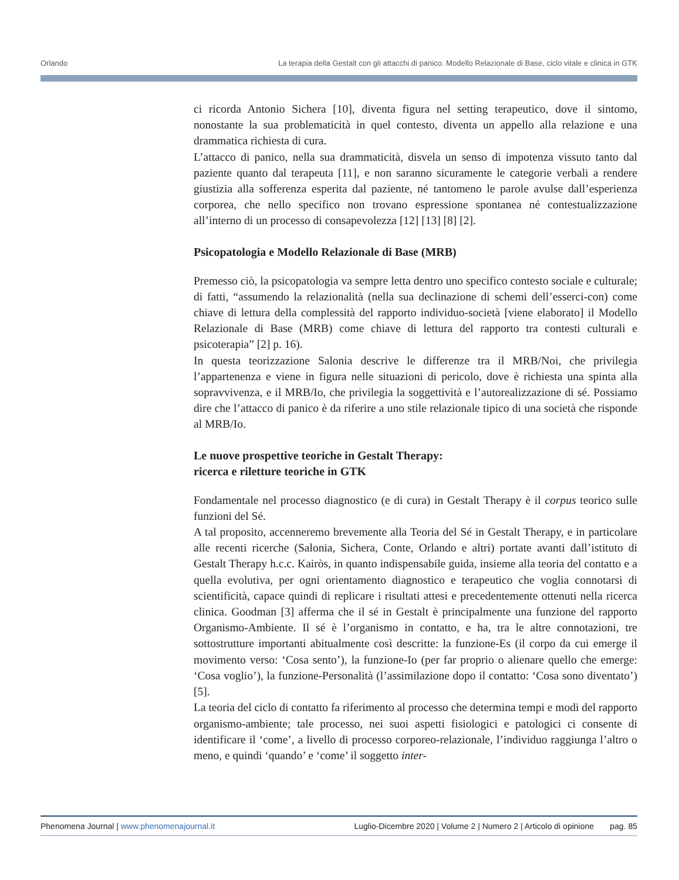Orlando La terapia della Gestalt con gli attacchi di panico. Modello Relazionale di Base, ciclo vitale e clinica in GTK
ci ricorda Antonio Sichera [10], diventa figura nel setting terapeutico, dove il sintomo, nonostante la sua problematicità in quel contesto, diventa un appello alla relazione e una drammatica richiesta di cura.
L’attacco di panico, nella sua drammaticità, disvela un senso di impotenza vissuto tanto dal paziente quanto dal terapeuta [11], e non saranno sicuramente le categorie verbali a rendere giustizia alla sofferenza esperita dal paziente, né tantomeno le parole avulse dall’esperienza corporea, che nello specifico non trovano espressione spontanea né contestualizzazione all’interno di un processo di consapevolezza [12] [13] [8] [2].
Psicopatologia e Modello Relazionale di Base (MRB)
Premesso ciò, la psicopatologia va sempre letta dentro uno specifico contesto sociale e culturale; di fatti, “assumendo la relazionalità (nella sua declinazione di schemi dell’esserci-con) come chiave di lettura della complessità del rapporto individuo-società [viene elaborato] il Modello Relazionale di Base (MRB) come chiave di lettura del rapporto tra contesti culturali e psicoterapia” [2] p. 16).
In questa teorizzazione Salonia descrive le differenze tra il MRB/Noi, che privilegia l’appartenenza e viene in figura nelle situazioni di pericolo, dove è richiesta una spinta alla sopravvivenza, e il MRB/Io, che privilegia la soggettività e l’autorealizzazione di sé. Possiamo dire che l’attacco di panico è da riferire a uno stile relazionale tipico di una società che risponde al MRB/Io.
Le nuove prospettive teoriche in Gestalt Therapy:
ricerca e riletture teoriche in GTK
Fondamentale nel processo diagnostico (e di cura) in Gestalt Therapy è il corpus teorico sulle funzioni del Sé.
A tal proposito, accenneremo brevemente alla Teoria del Sé in Gestalt Therapy, e in particolare alle recenti ricerche (Salonia, Sichera, Conte, Orlando e altri) portate avanti dall’istituto di Gestalt Therapy h.c.c. Kairòs, in quanto indispensabile guida, insieme alla teoria del contatto e a quella evolutiva, per ogni orientamento diagnostico e terapeutico che voglia connotarsi di scientificità, capace quindi di replicare i risultati attesi e precedentemente ottenuti nella ricerca clinica. Goodman [3] afferma che il sé in Gestalt è principalmente una funzione del rapporto Organismo-Ambiente. Il sé è l’organismo in contatto, e ha, tra le altre connotazioni, tre sottostrutture importanti abitualmente così descritte: la funzione-Es (il corpo da cui emerge il movimento verso: ‘Cosa sento’), la funzione-Io (per far proprio o alienare quello che emerge: ‘Cosa voglio’), la funzione-Personalità (l’assimilazione dopo il contatto: ‘Cosa sono diventato’) [5].
La teoria del ciclo di contatto fa riferimento al processo che determina tempi e modi del rapporto organismo-ambiente; tale processo, nei suoi aspetti fisiologici e patologici ci consente di identificare il ‘come’, a livello di processo corporeo-relazionale, l’individuo raggiunga l’altro o meno, e quindi ‘quando’ e ‘come’ il soggetto inter-
Phenomena Journal | www.phenomenajournal.it Luglio-Dicembre 2020 | Volume 2 | Numero 2 | Articolo di opinione pag. 85